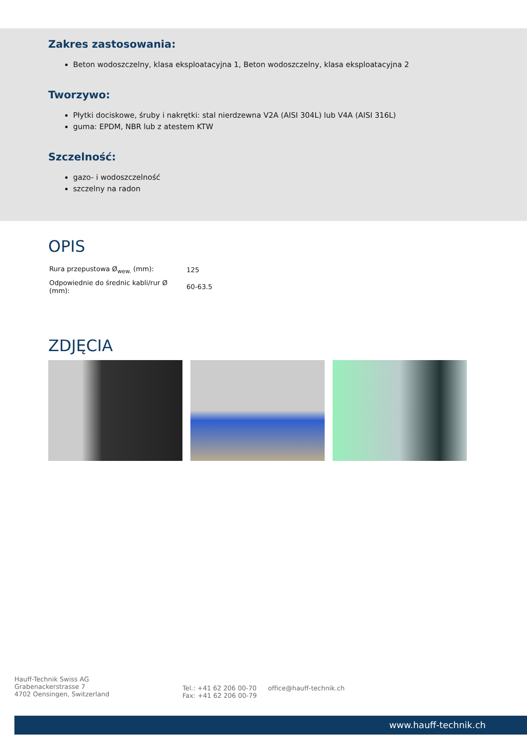Zakres zastosowania:
Beton wodoszczelny, klasa eksploatacyjna 1, Beton wodoszczelny, klasa eksploatacyjna 2
Tworzywo:
Płytki dociskowe, śruby i nakrętki: stal nierdzewna V2A (AISI 304L) lub V4A (AISI 316L)
guma: EPDM, NBR lub z atestem KTW
Szczelność:
gazo- i wodoszczelność
szczelny na radon
OPIS
| Rura przepustowa Ø<sub>wew.</sub> (mm): | 125 |
| Odpowiednie do średnic kabli/rur Ø (mm): | 60-63.5 |
ZDJĘCIA
Hauff-Technik Swiss AG
Grabenackerstrasse 7
4702 Oensingen, Switzerland
Tel.: +41 62 206 00-70
Fax: +41 62 206 00-79
office@hauff-technik.ch
www.hauff-technik.ch